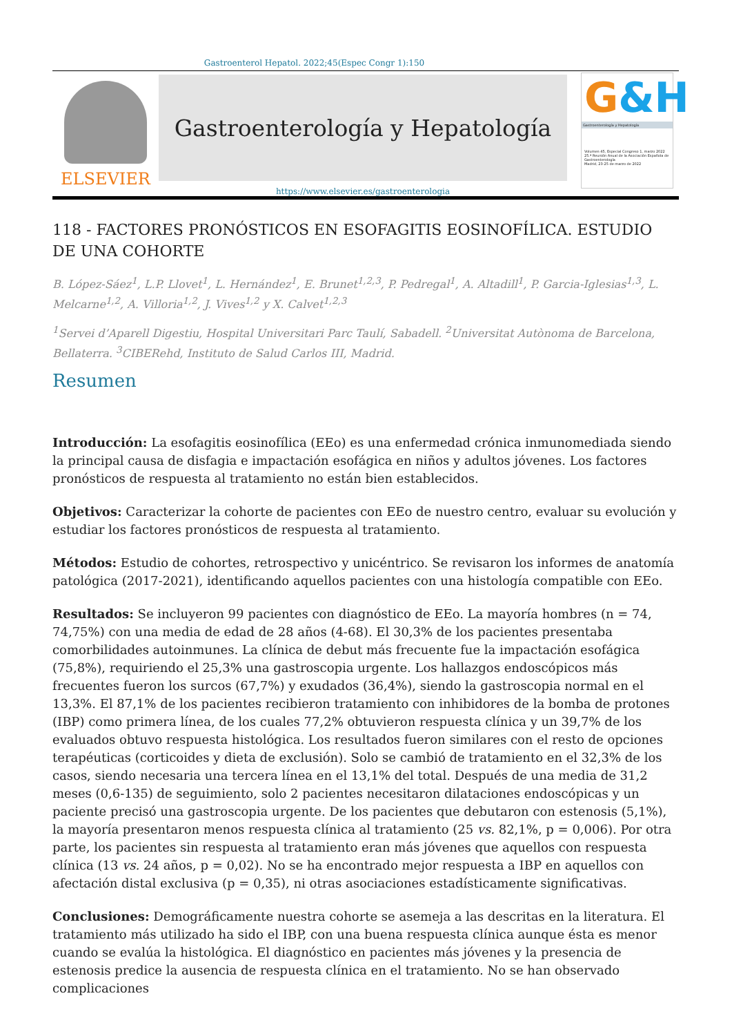Gastroenterol Hepatol. 2022;45(Espec Congr 1):150
ELSEVIER
Gastroenterología y Hepatología
https://www.elsevier.es/gastroenterologia
G&H
Gastroenterología y Hepatología
Volumen 45, Especial Congreso 1, marzo 2022
25.ª Reunión Anual de la Asociación Española de Gastroenterología
Madrid, 23-25 de marzo de 2022
118 - FACTORES PRONÓSTICOS EN ESOFAGITIS EOSINOFÍLICA. ESTUDIO DE UNA COHORTE
B. López-Sáez<sup>1</sup>, L.P. Llovet<sup>1</sup>, L. Hernández<sup>1</sup>, E. Brunet<sup>1,2,3</sup>, P. Pedregal<sup>1</sup>, A. Altadill<sup>1</sup>, P. Garcia-Iglesias<sup>1,3</sup>, L. Melcarne<sup>1,2</sup>, A. Villoria<sup>1,2</sup>, J. Vives<sup>1,2</sup> y X. Calvet<sup>1,2,3</sup>
<sup>1</sup> Servei d’Aparell Digestiu, Hospital Universitari Parc Taulí, Sabadell. <sup>2</sup>Universitat Autònoma de Barcelona, Bellaterra. <sup>3</sup>CIBERehd, Instituto de Salud Carlos III, Madrid.
Resumen
Introducción: La esofagitis eosinofílica (EEo) es una enfermedad crónica inmunomediada siendo la principal causa de disfagia e impactación esofágica en niños y adultos jóvenes. Los factores pronósticos de respuesta al tratamiento no están bien establecidos.
Objetivos: Caracterizar la cohorte de pacientes con EEo de nuestro centro, evaluar su evolución y estudiar los factores pronósticos de respuesta al tratamiento.
Métodos: Estudio de cohortes, retrospectivo y unicéntrico. Se revisaron los informes de anatomía patológica (2017-2021), identificando aquellos pacientes con una histología compatible con EEo.
Resultados: Se incluyeron 99 pacientes con diagnóstico de EEo. La mayoría hombres (n = 74, 74,75%) con una media de edad de 28 años (4-68). El 30,3% de los pacientes presentaba comorbilidades autoinmunes. La clínica de debut más frecuente fue la impactación esofágica (75,8%), requiriendo el 25,3% una gastroscopia urgente. Los hallazgos endoscópicos más frecuentes fueron los surcos (67,7%) y exudados (36,4%), siendo la gastroscopia normal en el 13,3%. El 87,1% de los pacientes recibieron tratamiento con inhibidores de la bomba de protones (IBP) como primera línea, de los cuales 77,2% obtuvieron respuesta clínica y un 39,7% de los evaluados obtuvo respuesta histológica. Los resultados fueron similares con el resto de opciones terapéuticas (corticoides y dieta de exclusión). Solo se cambió de tratamiento en el 32,3% de los casos, siendo necesaria una tercera línea en el 13,1% del total. Después de una media de 31,2 meses (0,6-135) de seguimiento, solo 2 pacientes necesitaron dilataciones endoscópicas y un paciente precisó una gastroscopia urgente. De los pacientes que debutaron con estenosis (5,1%), la mayoría presentaron menos respuesta clínica al tratamiento (25 vs. 82,1%, p = 0,006). Por otra parte, los pacientes sin respuesta al tratamiento eran más jóvenes que aquellos con respuesta clínica (13 vs. 24 años, p = 0,02). No se ha encontrado mejor respuesta a IBP en aquellos con afectación distal exclusiva (p = 0,35), ni otras asociaciones estadísticamente significativas.
Conclusiones: Demográficamente nuestra cohorte se asemeja a las descritas en la literatura. El tratamiento más utilizado ha sido el IBP, con una buena respuesta clínica aunque ésta es menor cuando se evalúa la histológica. El diagnóstico en pacientes más jóvenes y la presencia de estenosis predice la ausencia de respuesta clínica en el tratamiento. No se han observado complicaciones